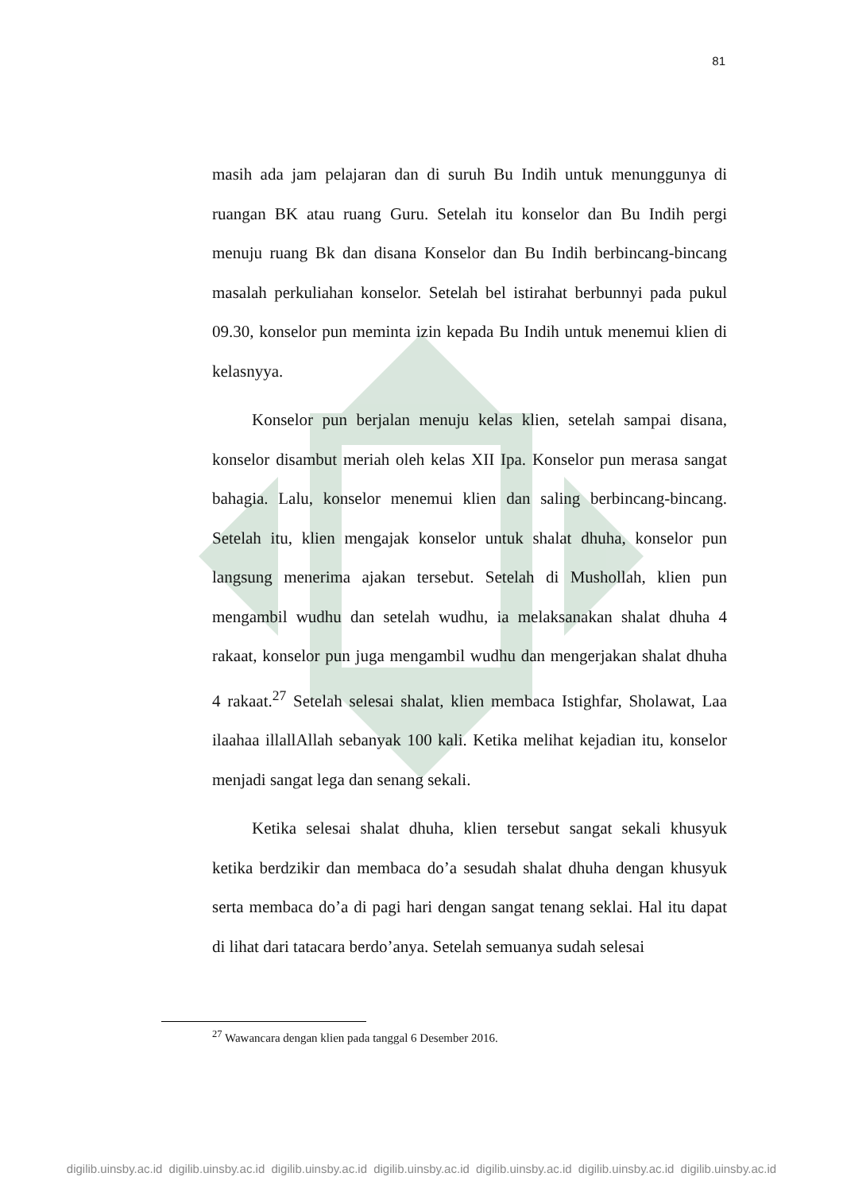81
masih ada jam pelajaran dan di suruh Bu Indih untuk menunggunya di ruangan BK atau ruang Guru. Setelah itu konselor dan Bu Indih pergi menuju ruang Bk dan disana Konselor dan Bu Indih berbincang-bincang masalah perkuliahan konselor. Setelah bel istirahat berbunnyi pada pukul 09.30, konselor pun meminta izin kepada Bu Indih untuk menemui klien di kelasnyya.
Konselor pun berjalan menuju kelas klien, setelah sampai disana, konselor disambut meriah oleh kelas XII Ipa. Konselor pun merasa sangat bahagia. Lalu, konselor menemui klien dan saling berbincang-bincang. Setelah itu, klien mengajak konselor untuk shalat dhuha, konselor pun langsung menerima ajakan tersebut. Setelah di Mushollah, klien pun mengambil wudhu dan setelah wudhu, ia melaksanakan shalat dhuha 4 rakaat, konselor pun juga mengambil wudhu dan mengerjakan shalat dhuha 4 rakaat.<sup>27</sup> Setelah selesai shalat, klien membaca Istighfar, Sholawat, Laa ilaahaa illallAllah sebanyak 100 kali. Ketika melihat kejadian itu, konselor menjadi sangat lega dan senang sekali.
Ketika selesai shalat dhuha, klien tersebut sangat sekali khusyuk ketika berdzikir dan membaca do’a sesudah shalat dhuha dengan khusyuk serta membaca do’a di pagi hari dengan sangat tenang seklai. Hal itu dapat di lihat dari tatacara berdo’anya. Setelah semuanya sudah selesai
<sup>27</sup> Wawancara dengan klien pada tanggal 6 Desember 2016.
digilib.uinsby.ac.id digilib.uinsby.ac.id digilib.uinsby.ac.id digilib.uinsby.ac.id digilib.uinsby.ac.id digilib.uinsby.ac.id digilib.uinsby.ac.id